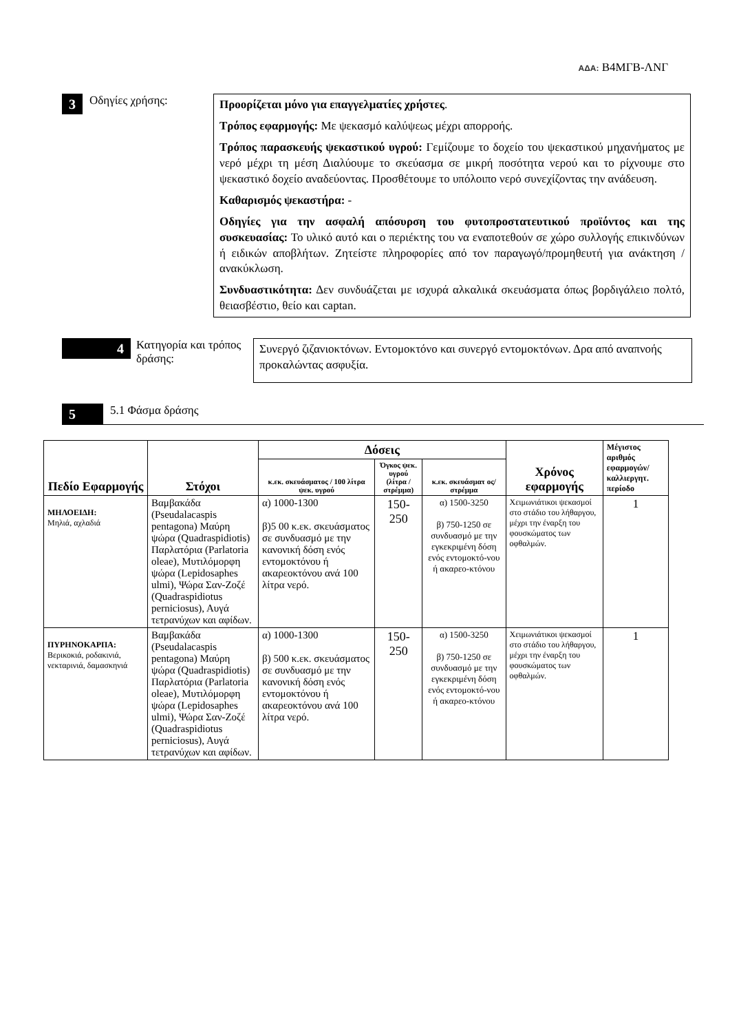ΑΔΑ: Β4ΜΓΒ-ΛΝΓ
3
Οδηγίες χρήσης:
Προορίζεται μόνο για επαγγελματίες χρήστες.
Τρόπος εφαρμογής: Με ψεκασμό καλύψεως μέχρι απορροής.
Τρόπος παρασκευής ψεκαστικού υγρού: Γεμίζουμε το δοχείο του ψεκαστικού μηχανήματος με νερό μέχρι τη μέση Διαλύουμε το σκεύασμα σε μικρή ποσότητα νερού και το ρίχνουμε στο ψεκαστικό δοχείο αναδεύοντας. Προσθέτουμε το υπόλοιπο νερό συνεχίζοντας την ανάδευση.
Καθαρισμός ψεκαστήρα: -
Οδηγίες για την ασφαλή απόσυρση του φυτοπροστατευτικού προϊόντος και της συσκευασίας: Το υλικό αυτό και ο περιέκτης του να εναποτεθούν σε χώρο συλλογής επικινδύνων ή ειδικών αποβλήτων. Ζητείστε πληροφορίες από τον παραγωγό/προμηθευτή για ανάκτηση / ανακύκλωση.
Συνδυαστικότητα: Δεν συνδυάζεται με ισχυρά αλκαλικά σκευάσματα όπως βορδιγάλειο πολτό, θειασβέστιο, θείο και captan.
4
Κατηγορία και τρόπος δράσης:
Συνεργό ζιζανιοκτόνων. Εντομοκτόνο και συνεργό εντομοκτόνων. Δρα από αναπνοής προκαλώντας ασφυξία.
5
5.1 Φάσμα δράσης
| Πεδίο Εφαρμογής | Στόχοι | Δόσεις | | | Χρόνος εφαρμογής | Μέγιστος αριθμός εφαρμογών/ καλλιεργητ. περίοδο |
| --- | --- | --- | --- | --- | --- | --- |
| | | κ.εκ. σκευάσματος / 100 λίτρα ψεκ. υγρού | Όγκος ψεκ. υγρού (λίτρα / στρέμμα) | κ.εκ. σκευάσματ ος/ στρέμμα | | |
| ΜΗΛΟΕΙΔΗ: Μηλιά, αχλαδιά | Βαμβακάδα (Pseudalacaspis pentagona) Μαύρη ψώρα (Quadraspidiotis) Παρλατόρια (Parlatoria oleae), Μυτιλόμορφη ψώρα (Lepidosaphes ulmi), Ψώρα Σαν-Ζοζέ (Quadraspidiotus perniciosus), Αυγά τετρανύχων και αφίδων. | α) 1000-1300 β)5 00 κ.εκ. σκευάσματος σε συνδυασμό με την κανονική δόση ενός εντομοκτόνου ή ακαρεοκτόνου ανά 100 λίτρα νερό. | 150-250 | α) 1500-3250 β) 750-1250 σε συνδυασμό με την εγκεκριμένη δόση ενός εντομοκτό-νου ή ακαρεο-κτόνου | Χειμωνιάτικοι ψεκασμοί στο στάδιο του λήθαργου, μέχρι την έναρξη του φουσκώματος των οφθαλμών. | 1 |
| ΠΥΡΗΝΟΚΑΡΠΑ: Βερικοκιά, ροδακινιά, νεκταρινιά, δαμασκηνιά | Βαμβακάδα (Pseudalacaspis pentagona) Μαύρη ψώρα (Quadraspidiotis) Παρλατόρια (Parlatoria oleae), Μυτιλόμορφη ψώρα (Lepidosaphes ulmi), Ψώρα Σαν-Ζοζέ (Quadraspidiotus perniciosus), Αυγά τετρανύχων και αφίδων. | α) 1000-1300 β) 500 κ.εκ. σκευάσματος σε συνδυασμό με την κανονική δόση ενός εντομοκτόνου ή ακαρεοκτόνου ανά 100 λίτρα νερό. | 150-250 | α) 1500-3250 β) 750-1250 σε συνδυασμό με την εγκεκριμένη δόση ενός εντομοκτό-νου ή ακαρεο-κτόνου | Χειμωνιάτικοι ψεκασμοί στο στάδιο του λήθαργου, μέχρι την έναρξη του φουσκώματος των οφθαλμών. | 1 |